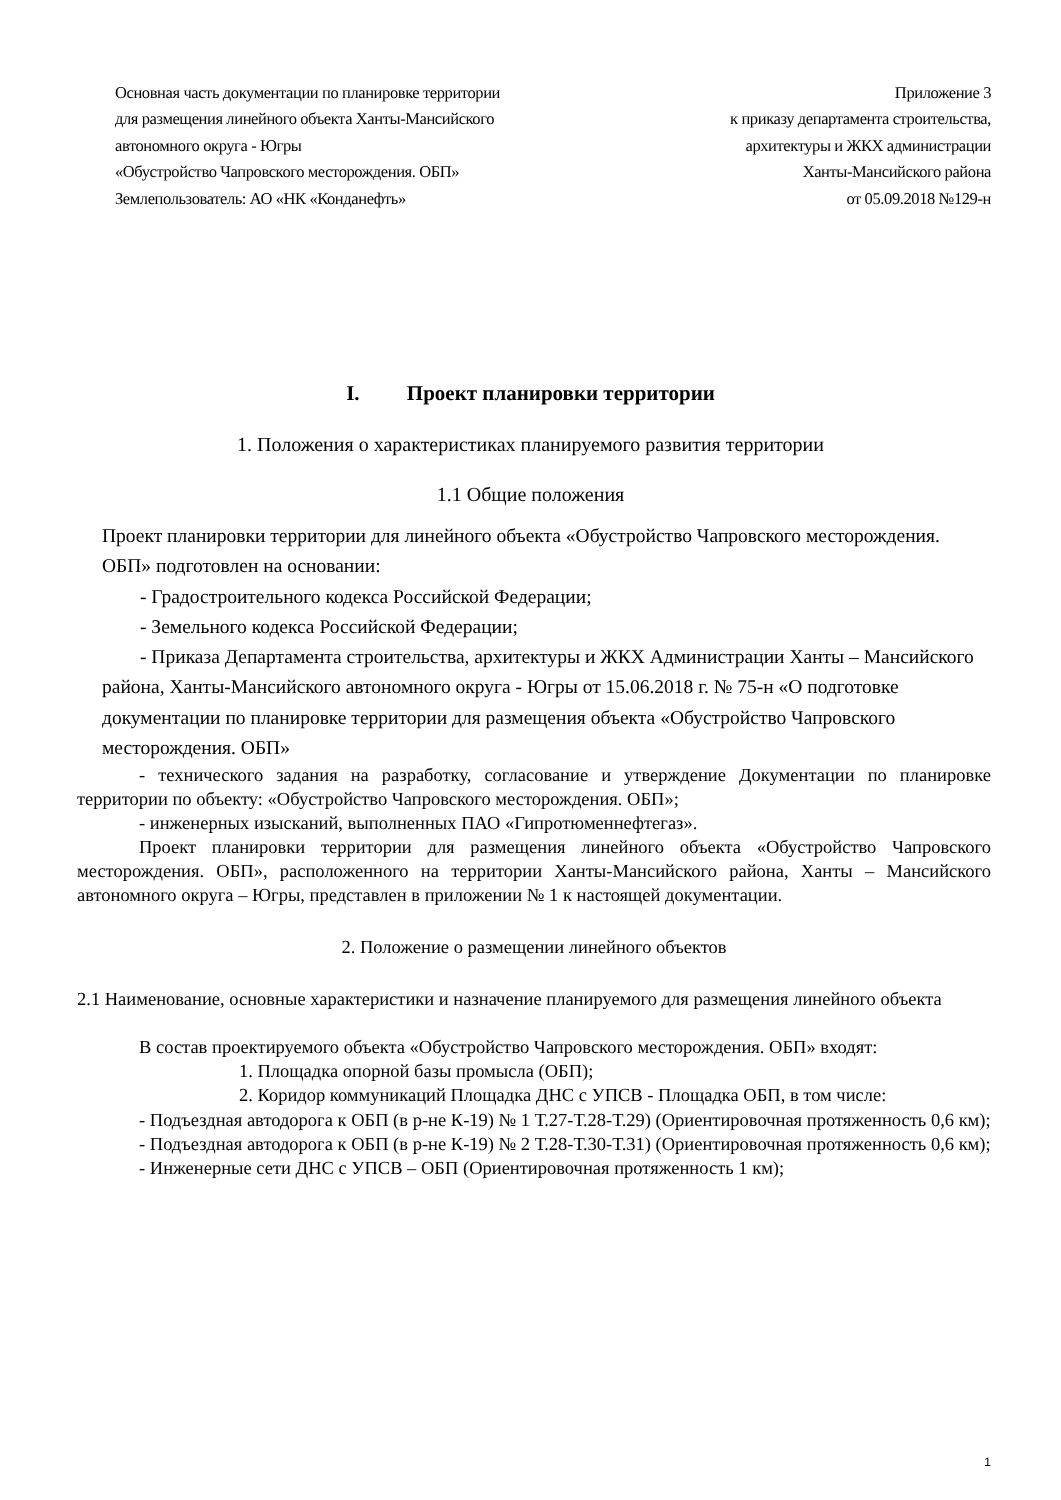Основная часть документации по планировке территории
для размещения линейного объекта Ханты-Мансийского
автономного округа - Югры
«Обустройство Чапровского месторождения. ОБП»
Землепользователь: АО «НК «Конданефть»
Приложение 3
к приказу департамента строительства,
архитектуры и ЖКХ администрации
Ханты-Мансийского района
от 05.09.2018 №129-н
I. Проект планировки территории
1. Положения о характеристиках планируемого развития территории
1.1 Общие положения
Проект планировки территории для линейного объекта «Обустройство Чапровского месторождения. ОБП» подготовлен на основании:
- Градостроительного кодекса Российской Федерации;
- Земельного кодекса Российской Федерации;
- Приказа Департамента строительства, архитектуры и ЖКХ Администрации Ханты – Мансийского района, Ханты-Мансийского автономного округа - Югры от 15.06.2018 г. № 75-н «О подготовке документации по планировке территории для размещения объекта «Обустройство Чапровского месторождения. ОБП»
- технического задания на разработку, согласование и утверждение Документации по планировке территории по объекту: «Обустройство Чапровского месторождения. ОБП»;
- инженерных изысканий, выполненных ПАО «Гипротюменнефтегаз».
Проект планировки территории для размещения линейного объекта «Обустройство Чапровского месторождения. ОБП», расположенного на территории Ханты-Мансийского района, Ханты – Мансийского автономного округа – Югры, представлен в приложении № 1 к настоящей документации.
2. Положение о размещении линейного объектов
2.1 Наименование, основные характеристики и назначение планируемого для размещения линейного объекта
В состав проектируемого объекта «Обустройство Чапровского месторождения. ОБП» входят:
1. Площадка опорной базы промысла (ОБП);
2. Коридор коммуникаций Площадка ДНС с УПСВ - Площадка ОБП, в том числе:
- Подъездная автодорога к ОБП (в р-не К-19) № 1 Т.27-Т.28-Т.29) (Ориентировочная протяженность 0,6 км);
- Подъездная автодорога к ОБП (в р-не К-19) № 2 Т.28-Т.30-Т.31) (Ориентировочная протяженность 0,6 км);
- Инженерные сети ДНС с УПСВ – ОБП (Ориентировочная протяженность 1 км);
1